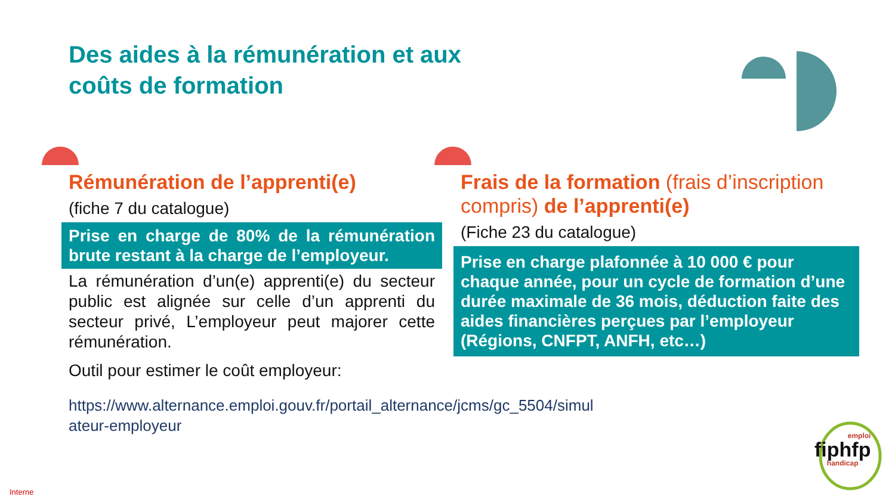Des aides à la rémunération et aux
coûts de formation
Rémunération de l’apprenti(e)
(fiche 7 du catalogue)
Prise en charge de 80% de la rémunération brute restant à la charge de l’employeur.
La rémunération d’un(e) apprenti(e) du secteur public est alignée sur celle d’un apprenti du secteur privé, L’employeur peut majorer cette rémunération.
Outil pour estimer le coût employeur:
https://www.alternance.emploi.gouv.fr/portail_alternance/jcms/gc_5504/simul
ateur-employeur
Frais de la formation (frais d’inscription compris) de l’apprenti(e)
(Fiche 23 du catalogue)
Prise en charge plafonnée à 10 000 € pour chaque année, pour un cycle de formation d’une durée maximale de 36 mois, déduction faite des aides financières perçues par l’employeur (Régions, CNFPT, ANFH, etc…)
emploi
fiphfp
handicap
Interne